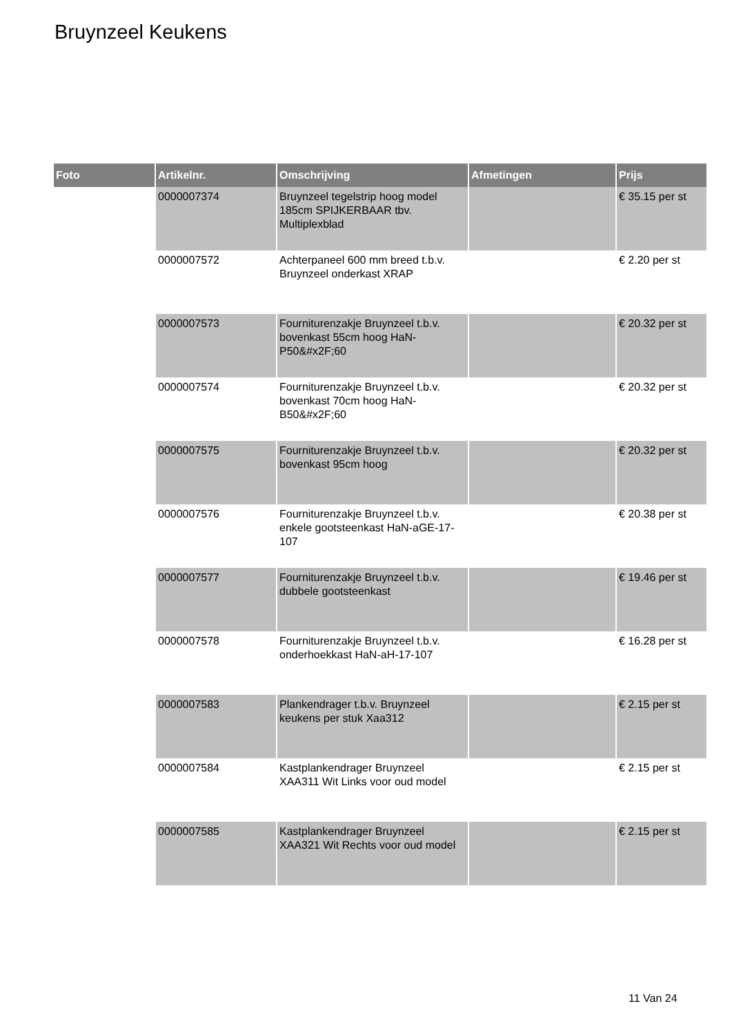Bruynzeel Keukens
| Foto | Artikelnr. | Omschrijving | Afmetingen | Prijs |
| --- | --- | --- | --- | --- |
| | 0000007374 | Bruynzeel tegelstrip hoog model 185cm SPIJKERBAAR tbv. Multiplexblad | | € 35.15 per st |
| | 0000007572 | Achterpaneel 600 mm breed t.b.v. Bruynzeel onderkast XRAP | | € 2.20 per st |
| | 0000007573 | Fourniturenzakje Bruynzeel t.b.v. bovenkast 55cm hoog HaN-P50&#x2F;60 | | € 20.32 per st |
| | 0000007574 | Fourniturenzakje Bruynzeel t.b.v. bovenkast 70cm hoog HaN-B50&#x2F;60 | | € 20.32 per st |
| | 0000007575 | Fourniturenzakje Bruynzeel t.b.v. bovenkast 95cm hoog | | € 20.32 per st |
| | 0000007576 | Fourniturenzakje Bruynzeel t.b.v. enkele gootsteenkast HaN-aGE-17-107 | | € 20.38 per st |
| | 0000007577 | Fourniturenzakje Bruynzeel t.b.v. dubbele gootsteenkast | | € 19.46 per st |
| | 0000007578 | Fourniturenzakje Bruynzeel t.b.v. onderhoekkast HaN-aH-17-107 | | € 16.28 per st |
| | 0000007583 | Plankendrager t.b.v. Bruynzeel keukens per stuk Xaa312 | | € 2.15 per st |
| | 0000007584 | Kastplankendrager Bruynzeel XAA311 Wit Links voor oud model | | € 2.15 per st |
| | 0000007585 | Kastplankendrager Bruynzeel XAA321 Wit Rechts voor oud model | | € 2.15 per st |
11 Van 24